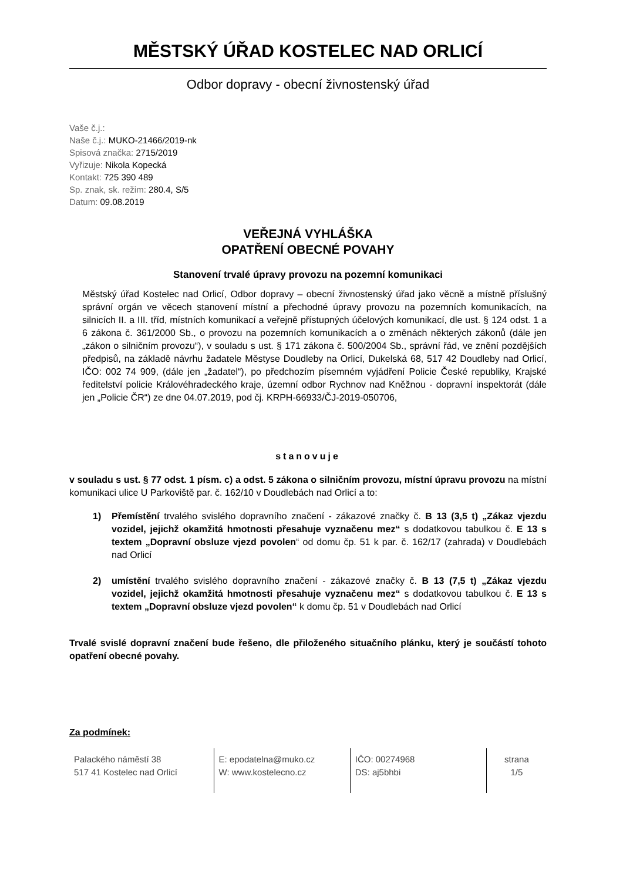MĚSTSKÝ ÚŘAD KOSTELEC NAD ORLICÍ
Odbor dopravy - obecní živnostenský úřad
Vaše č.j.:
Naše č.j.: MUKO-21466/2019-nk
Spisová značka: 2715/2019
Vyřizuje: Nikola Kopecká
Kontakt: 725 390 489
Sp. znak, sk. režim: 280.4, S/5
Datum: 09.08.2019
VEŘEJNÁ VYHLÁŠKA
OPATŘENÍ OBECNÉ POVAHY
Stanovení trvalé úpravy provozu na pozemní komunikaci
Městský úřad Kostelec nad Orlicí, Odbor dopravy – obecní živnostenský úřad jako věcně a místně příslušný správní orgán ve věcech stanovení místní a přechodné úpravy provozu na pozemních komunikacích, na silnicích II. a III. tříd, místních komunikací a veřejně přístupných účelových komunikací, dle ust. § 124 odst. 1 a 6 zákona č. 361/2000 Sb., o provozu na pozemních komunikacích a o změnách některých zákonů (dále jen „zákon o silničním provozu“), v souladu s ust. § 171 zákona č. 500/2004 Sb., správní řád, ve znění pozdějších předpisů, na základě návrhu žadatele Městyse Doudleby na Orlicí, Dukelská 68, 517 42 Doudleby nad Orlicí, IČO: 002 74 909, (dále jen „žadatel“), po předchozím písemném vyjádření Policie České republiky, Krajské ředitelství policie Královéhradeckého kraje, územní odbor Rychnov nad Kněžnou - dopravní inspektorát (dále jen „Policie ČR“) ze dne 04.07.2019, pod čj. KRPH-66933/ČJ-2019-050706,
stanovuje
v souladu s ust. § 77 odst. 1 písm. c) a odst. 5 zákona o silničním provozu, místní úpravu provozu na místní komunikaci ulice U Parkoviště par. č. 162/10 v Doudlebách nad Orlicí a to:
1) Přemístění trvalého svislého dopravního značení - zákazové značky č. B 13 (3,5 t) „Zákaz vjezdu vozidel, jejichž okamžitá hmotnosti přesahuje vyznačenu mez“ s dodatkovou tabulkou č. E 13 s textem „Dopravní obsluze vjezd povolen“ od domu čp. 51 k par. č. 162/17 (zahrada) v Doudlebách nad Orlicí
2) umístění trvalého svislého dopravního značení - zákazové značky č. B 13 (7,5 t) „Zákaz vjezdu vozidel, jejichž okamžitá hmotnosti přesahuje vyznačenu mez“ s dodatkovou tabulkou č. E 13 s textem „Dopravní obsluze vjezd povolen“ k domu čp. 51 v Doudlebách nad Orlicí
Trvalé svislé dopravní značení bude řešeno, dle přiloženého situačního plánku, který je součástí tohoto opatření obecné povahy.
Za podmínek:
Palackého náměstí 38
517 41 Kostelec nad Orlicí
E: epodatelna@muko.cz
W: www.kostelecno.cz
IČO: 00274968
DS: aj5bhbi
strana
1/5